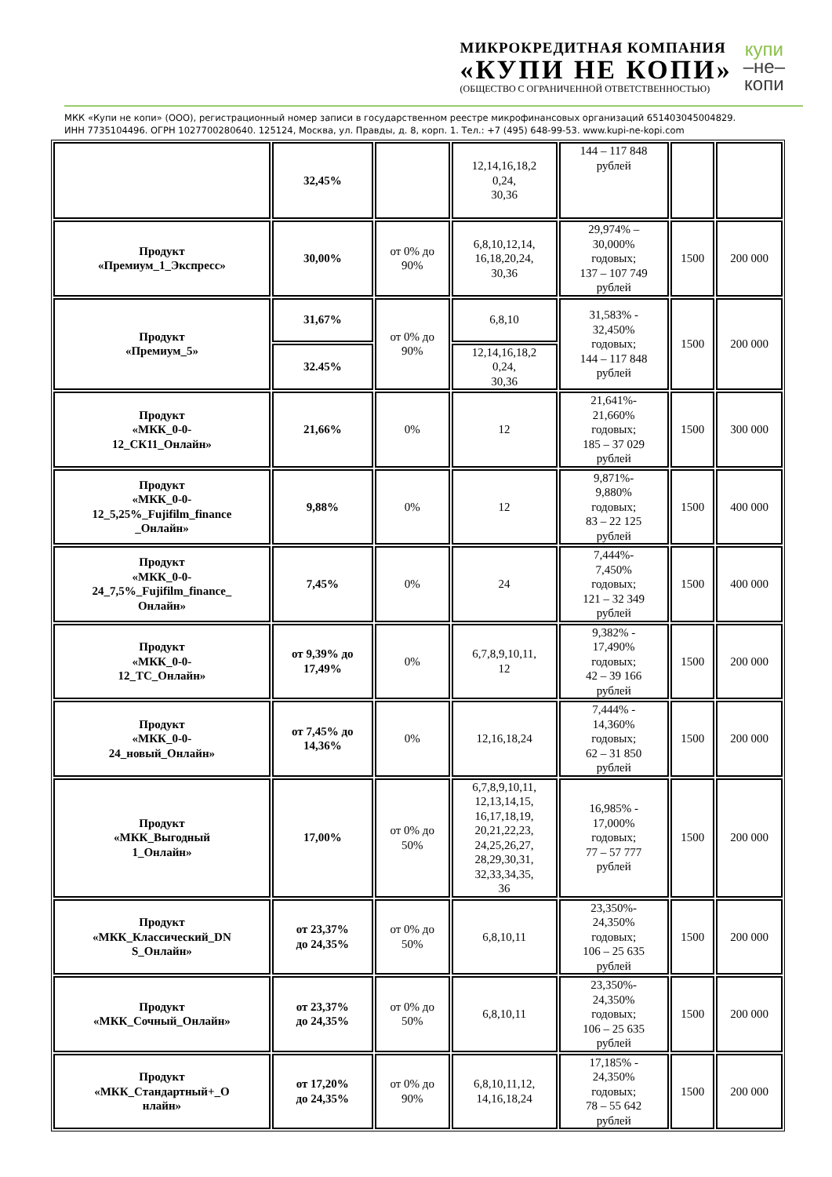МИКРОКРЕДИТНАЯ КОМПАНИЯ
«КУПИ НЕ КОПИ»
(ОБЩЕСТВО С ОГРАНИЧЕННОЙ ОТВЕТСТВЕННОСТЬЮ)
купи
–не–
копи
МКК «Купи не копи» (ООО), регистрационный номер записи в государственном реестре микрофинансовых организаций 651403045004829.
ИНН 7735104496. ОГРН 1027700280640. 125124, Москва, ул. Правды, д. 8, корп. 1. Тел.: +7 (495) 648-99-53. www.kupi-ne-kopi.com
| | 32,45% | | 12,14,16,18,2 0,24, 30,36 | 144 – 117 848 рублей | | |
| Продукт «Премиум_1_Экспресс» | 30,00% | от 0% до 90% | 6,8,10,12,14, 16,18,20,24, 30,36 | 29,974% – 30,000% годовых; 137 – 107 749 рублей | 1500 | 200 000 |
| Продукт «Премиум_5» | 31,67% | от 0% до 90% | 6,8,10 | 31,583% - 32,450% годовых; 144 – 117 848 рублей | 1500 | 200 000 |
| | 32.45% | | 12,14,16,18,2 0,24, 30,36 | | | |
| Продукт «МКК_0-0- 12_СК11_Онлайн» | 21,66% | 0% | 12 | 21,641%- 21,660% годовых; 185 – 37 029 рублей | 1500 | 300 000 |
| Продукт «МКК_0-0- 12_5,25%_Fujifilm_finance _Онлайн» | 9,88% | 0% | 12 | 9,871%- 9,880% годовых; 83 – 22 125 рублей | 1500 | 400 000 |
| Продукт «МКК_0-0- 24_7,5%_Fujifilm_finance_ Онлайн» | 7,45% | 0% | 24 | 7,444%- 7,450% годовых; 121 – 32 349 рублей | 1500 | 400 000 |
| Продукт «МКК_0-0- 12_ТС_Онлайн» | от 9,39% до 17,49% | 0% | 6,7,8,9,10,11, 12 | 9,382% - 17,490% годовых; 42 – 39 166 рублей | 1500 | 200 000 |
| Продукт «МКК_0-0- 24_новый_Онлайн» | от 7,45% до 14,36% | 0% | 12,16,18,24 | 7,444% - 14,360% годовых; 62 – 31 850 рублей | 1500 | 200 000 |
| Продукт «МКК_Выгодный 1_Онлайн» | 17,00% | от 0% до 50% | 6,7,8,9,10,11, 12,13,14,15, 16,17,18,19, 20,21,22,23, 24,25,26,27, 28,29,30,31, 32,33,34,35, 36 | 16,985% - 17,000% годовых; 77 – 57 777 рублей | 1500 | 200 000 |
| Продукт «МКК_Классический_DN S_Онлайн» | от 23,37% до 24,35% | от 0% до 50% | 6,8,10,11 | 23,350%- 24,350% годовых; 106 – 25 635 рублей | 1500 | 200 000 |
| Продукт «МКК_Сочный_Онлайн» | от 23,37% до 24,35% | от 0% до 50% | 6,8,10,11 | 23,350%- 24,350% годовых; 106 – 25 635 рублей | 1500 | 200 000 |
| Продукт «МКК_Стандартный+_О нлайн» | от 17,20% до 24,35% | от 0% до 90% | 6,8,10,11,12, 14,16,18,24 | 17,185% - 24,350% годовых; 78 – 55 642 рублей | 1500 | 200 000 |